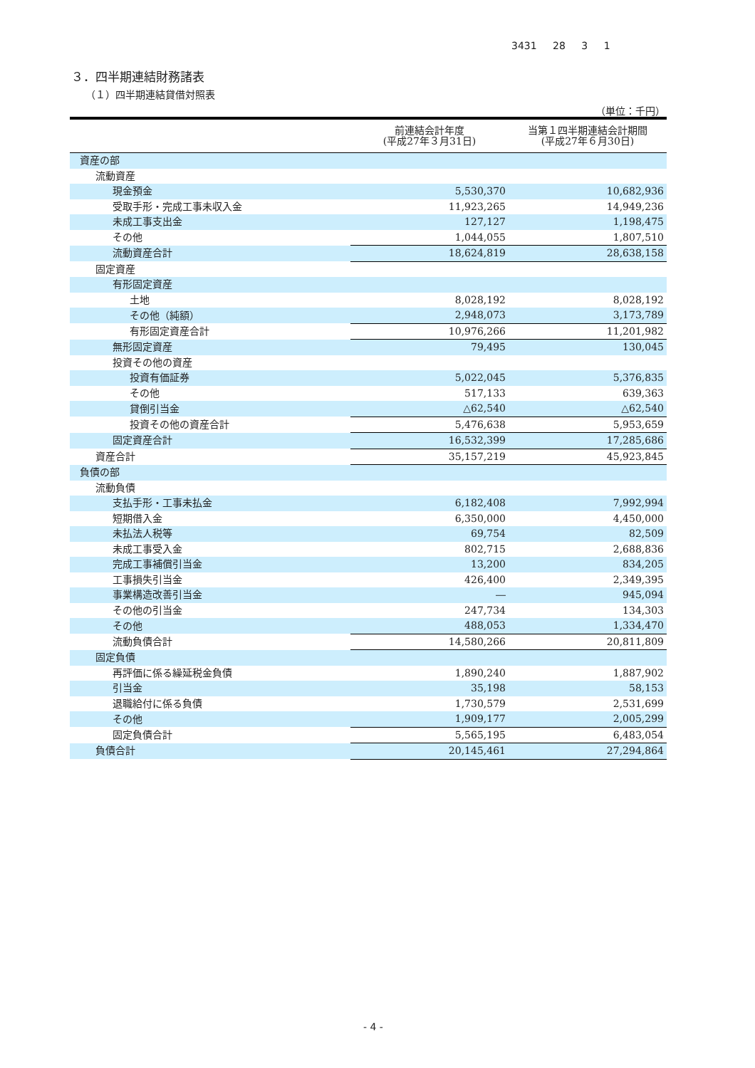3431 28 3 1
３．四半期連結財務諸表
（１）四半期連結貸借対照表
（単位：千円）
| | 前連結会計年度 (平成27年３月31日) | 当第１四半期連結会計期間 (平成27年６月30日) |
| --- | --- | --- |
| 資産の部 | | |
| 流動資産 | | |
| 現金預金 | 5,530,370 | 10,682,936 |
| 受取手形・完成工事未収入金 | 11,923,265 | 14,949,236 |
| 未成工事支出金 | 127,127 | 1,198,475 |
| その他 | 1,044,055 | 1,807,510 |
| 流動資産合計 | 18,624,819 | 28,638,158 |
| 固定資産 | | |
| 有形固定資産 | | |
| 土地 | 8,028,192 | 8,028,192 |
| その他（純額） | 2,948,073 | 3,173,789 |
| 有形固定資産合計 | 10,976,266 | 11,201,982 |
| 無形固定資産 | 79,495 | 130,045 |
| 投資その他の資産 | | |
| 投資有価証券 | 5,022,045 | 5,376,835 |
| その他 | 517,133 | 639,363 |
| 貸倒引当金 | △62,540 | △62,540 |
| 投資その他の資産合計 | 5,476,638 | 5,953,659 |
| 固定資産合計 | 16,532,399 | 17,285,686 |
| 資産合計 | 35,157,219 | 45,923,845 |
| 負債の部 | | |
| 流動負債 | | |
| 支払手形・工事未払金 | 6,182,408 | 7,992,994 |
| 短期借入金 | 6,350,000 | 4,450,000 |
| 未払法人税等 | 69,754 | 82,509 |
| 未成工事受入金 | 802,715 | 2,688,836 |
| 完成工事補償引当金 | 13,200 | 834,205 |
| 工事損失引当金 | 426,400 | 2,349,395 |
| 事業構造改善引当金 | ― | 945,094 |
| その他の引当金 | 247,734 | 134,303 |
| その他 | 488,053 | 1,334,470 |
| 流動負債合計 | 14,580,266 | 20,811,809 |
| 固定負債 | | |
| 再評価に係る繰延税金負債 | 1,890,240 | 1,887,902 |
| 引当金 | 35,198 | 58,153 |
| 退職給付に係る負債 | 1,730,579 | 2,531,699 |
| その他 | 1,909,177 | 2,005,299 |
| 固定負債合計 | 5,565,195 | 6,483,054 |
| 負債合計 | 20,145,461 | 27,294,864 |
- 4 -